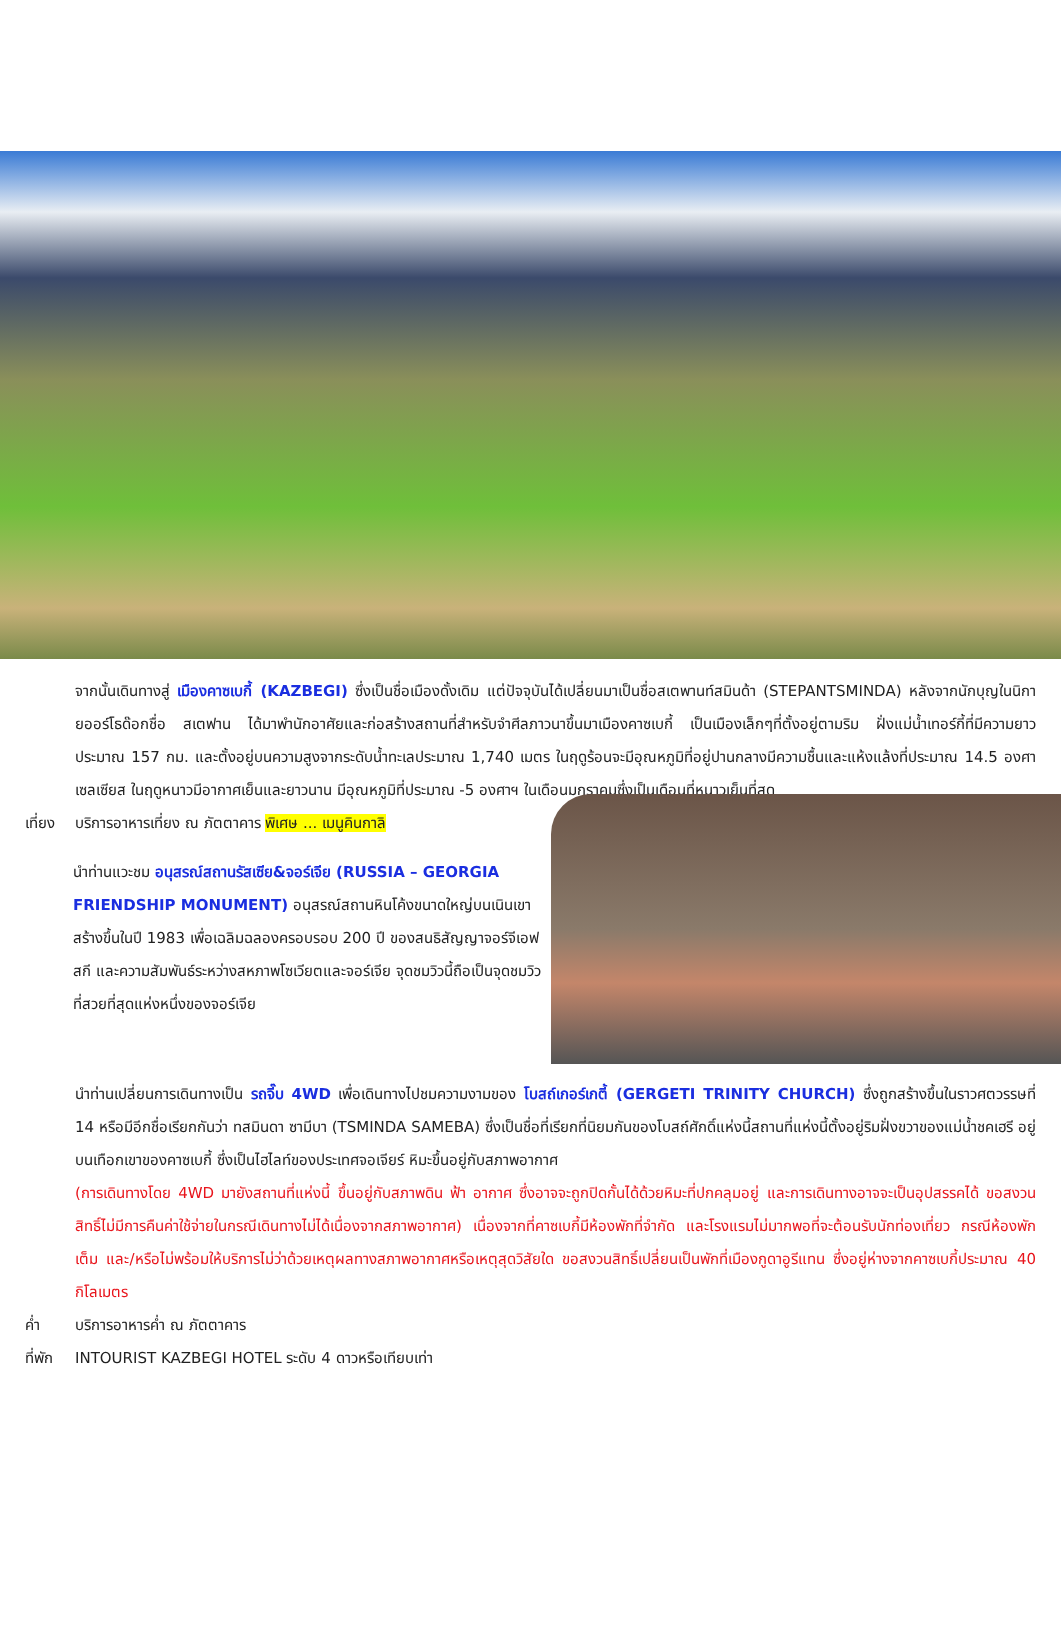จากนั้นเดินทางสู่ เมืองคาซเบกี้ (KAZBEGI) ซึ่งเป็นชื่อเมืองดั้งเดิม แต่ปัจจุบันได้เปลี่ยนมาเป็นชื่อสเตพานท์สมินด้า (STEPANTSMINDA) หลังจากนักบุญในนิกายออร์โธด๊อกชื่อ สเตฟาน ได้มาพำนักอาศัยและก่อสร้างสถานที่สำหรับจำศีลภาวนาขึ้นมาเมืองคาซเบกี้ เป็นเมืองเล็กๆที่ตั้งอยู่ตามริม ฝั่งแม่น้ำเทอร์กี้ที่มีความยาวประมาณ 157 กม. และตั้งอยู่บนความสูงจากระดับน้ำทะเลประมาณ 1,740 เมตร ในฤดูร้อนจะมีอุณหภูมิที่อยู่ปานกลางมีความชื้นและแห้งแล้งที่ประมาณ 14.5 องศาเซลเซียส ในฤดูหนาวมีอากาศเย็นและยาวนาน มีอุณหภูมิที่ประมาณ -5 องศาฯ ในเดือนมกราคมซึ่งเป็นเดือนที่หนาวเย็นที่สุด
เที่ยง บริการอาหารเที่ยง ณ ภัตตาคาร พิเศษ ... เมนูคินกาลิ
นำท่านแวะชม อนุสรณ์สถานรัสเซีย&จอร์เจีย (RUSSIA – GEORGIA FRIENDSHIP MONUMENT) อนุสรณ์สถานหินโค้งขนาดใหญ่บนเนินเขา สร้างขึ้นในปี 1983 เพื่อเฉลิมฉลองครอบรอบ 200 ปี ของสนธิสัญญาจอร์จีเอฟสกี และความสัมพันธ์ระหว่างสหภาพโซเวียตและจอร์เจีย จุดชมวิวนี้ถือเป็นจุดชมวิวที่สวยที่สุดแห่งหนึ่งของจอร์เจีย
นำท่านเปลี่ยนการเดินทางเป็น รถจี๊บ 4WD เพื่อเดินทางไปชมความงามของ โบสถ์เกอร์เกตี้ (GERGETI TRINITY CHURCH) ซึ่งถูกสร้างขึ้นในราวศตวรรษที่ 14 หรือมีอีกชื่อเรียกกันว่า ทสมินดา ซามีบา (TSMINDA SAMEBA) ซึ่งเป็นชื่อที่เรียกที่นิยมกันของโบสถ์ศักดิ์แห่งนี้สถานที่แห่งนี้ตั้งอยู่ริมฝั่งขวาของแม่น้ำชคเฮรี อยู่บนเทือกเขาของคาซเบกี้ ซึ่งเป็นไฮไลท์ของประเทศจอเจียร์ หิมะขึ้นอยู่กับสภาพอากาศ
(การเดินทางโดย 4WD มายังสถานที่แห่งนี้ ขึ้นอยู่กับสภาพดิน ฟ้า อากาศ ซึ่งอาจจะถูกปิดกั้นได้ด้วยหิมะที่ปกคลุมอยู่ และการเดินทางอาจจะเป็นอุปสรรคได้ ขอสงวนสิทธิ์ไม่มีการคืนค่าใช้จ่ายในกรณีเดินทางไม่ได้เนื่องจากสภาพอากาศ) เนื่องจากที่คาซเบกี้มีห้องพักที่จำกัด และโรงแรมไม่มากพอที่จะต้อนรับนักท่องเที่ยว กรณีห้องพักเต็ม และ/หรือไม่พร้อมให้บริการไม่ว่าด้วยเหตุผลทางสภาพอากาศหรือเหตุสุดวิสัยใด ขอสงวนสิทธิ์เปลี่ยนเป็นพักที่เมืองกูดาอูรีแทน ซึ่งอยู่ห่างจากคาซเบกี้ประมาณ 40 กิโลเมตร
ค่ำ บริการอาหารค่ำ ณ ภัตตาคาร
ที่พัก INTOURIST KAZBEGI HOTEL ระดับ 4 ดาวหรือเทียบเท่า